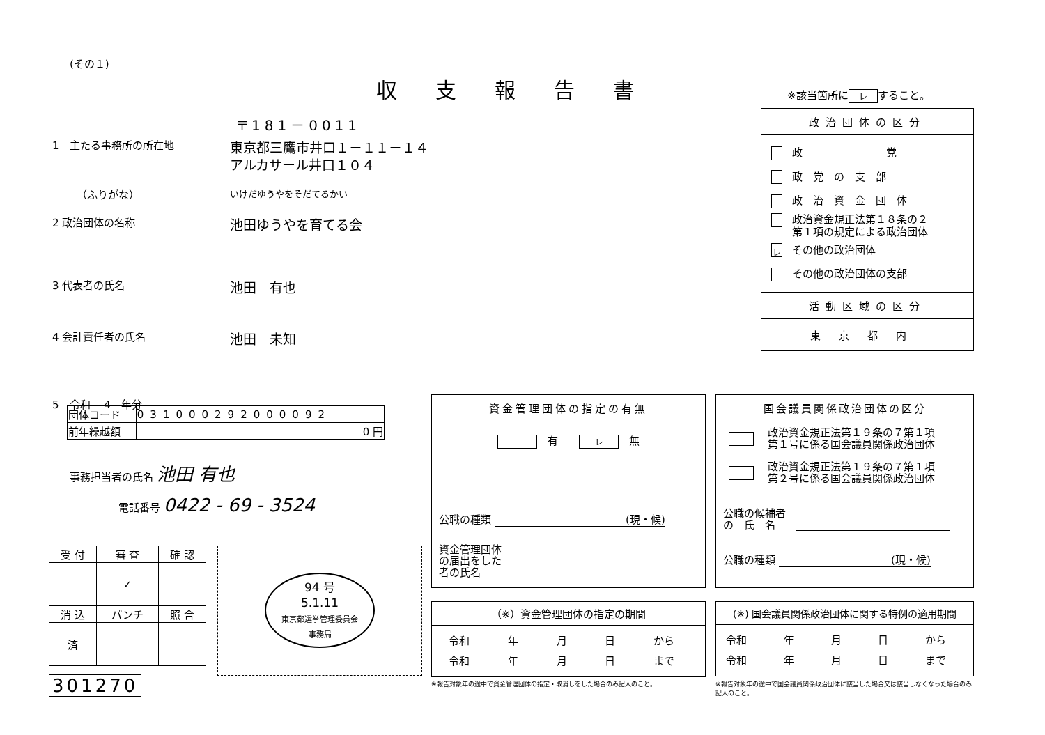(その１)
収支報告書 ※該当箇所に レ すること。
〒181－0011
1　主たる事務所の所在地
東京都三鷹市井口１－１１－１４
アルカサール井口１０４
（ふりがな）
いけだゆうやをそだてるかい
2 政治団体の名称
池田ゆうやを育てる会
3 代表者の氏名
池田　有也
4 会計責任者の氏名
池田　未知
5　令和　 4　年分
| 団体コード | 031000292000092 |
| 前年繰越額 | 0 円 |
事務担当者の氏名 池田 有也
電話番号 0422 - 69 - 3524
| 受 付 | 審 査 | 確 認 |
| | ✓ | |
| 消 込 | パンチ | 照 合 |
| 済 | | |
301270
94 号
5.1.11
東京都選挙管理委員会
事務局
政治団体の区分
政　　　　　　　　党
政　党　の　支　部
政　治　資　金　団　体
政治資金規正法第１８条の２
第１項の規定による政治団体
レその他の政治団体
その他の政治団体の支部
活動区域の区分
東京都内
資金管理団体の指定の有無
　有　　レ　無
公職の種類 (現・候)
資金管理団体
の届出をした
者の氏名
（※）資金管理団体の指定の期間
令和 年 月 日 から
令和 年 月 日 まで
※報告対象年の途中で資金管理団体の指定・取消しをした場合のみ記入のこと。
国会議員関係政治団体の区分
政治資金規正法第１９条の７第１項
第１号に係る国会議員関係政治団体
政治資金規正法第１９条の７第１項
第２号に係る国会議員関係政治団体
公職の候補者
の　氏　名
公職の種類 (現・候)
(※) 国会議員関係政治団体に関する特例の適用期間
令和 年 月 日 から
令和 年 月 日 まで
※報告対象年の途中で国会議員関係政治団体に該当した場合又は該当しなくなった場合のみ記入のこと。